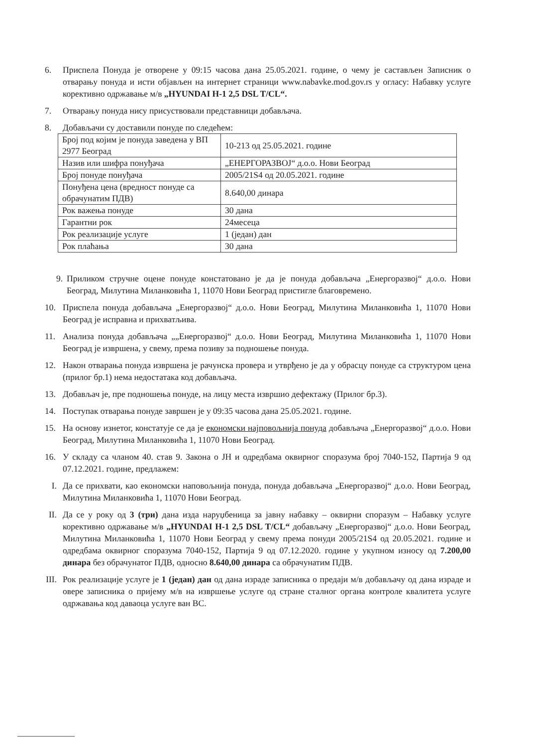6. Приспела Понуда је отворене у 09:15 часова дана 25.05.2021. године, о чему је састављен Записник о отварању понуда и исти објављен на интернет страници www.nabavke.mod.gov.rs у огласу: Набавку услуге корективно одржавање м/в „HYUNDAI H-1 2,5 DSL T/CL“.
7. Отварању понуда нису присуствовали представници добављача.
8. Добављачи су доставили понуде по следећем:
| Број под којим је понуда заведена у ВП 2977 Београд | 10-213 од 25.05.2021. године |
| Назив или шифра понуђача | „ЕНЕРГОРАЗВОЈ“ д.о.о. Нови Београд |
| Број понуде понуђача | 2005/21S4 од 20.05.2021. године |
| Понуђена цена (вредност понуде са обрачунатим ПДВ) | 8.640,00 динара |
| Рок важења понуде | 30 дана |
| Гарантни рок | 24месеца |
| Рок реализације услуге | 1 (један) дан |
| Рок плаћања | 30 дана |
9. Приликом стручне оцене понуде констатовано је да је понуда добављача „Енергоразвој“ д.о.о. Нови Београд, Милутина Миланковића 1, 11070 Нови Београд пристигле благовремено.
10. Приспела понуда добављача „Енергоразвој“ д.о.о. Нови Београд, Милутина Миланковића 1, 11070 Нови Београд је исправна и прихватљива.
11. Анализа понуда добављача „„Енергоразвој“ д.о.о. Нови Београд, Милутина Миланковића 1, 11070 Нови Београд је извршена, у свему, према позиву за подношење понуда.
12. Након отварања понуда извршена је рачунска провера и утврђено је да у обрасцу понуде са структуром цена (прилог бр.1) нема недостатака код добављача.
13. Добављач је, пре подношења понуде, на лицу места извршио дефектажу (Прилог бр.3).
14. Поступак отварања понуде завршен је у 09:35 часова дана 25.05.2021. године.
15. На основу изнетог, констатује се да је економски најповољнија понуда добављача „Енергоразвој“ д.о.о. Нови Београд, Милутина Миланковића 1, 11070 Нови Београд.
16. У складу са чланом 40. став 9. Закона о ЈН и одредбама оквирног споразума број 7040-152, Партија 9 од 07.12.2021. године, предлажем:
I. Да се прихвати, као економски наповољнија понуда, понуда добављача „Енергоразвој“ д.о.о. Нови Београд, Милутина Миланковића 1, 11070 Нови Београд.
II. Да се у року од 3 (три) дана изда наруџбеница за јавну набавку – оквирни споразум – Набавку услуге корективно одржавање м/в „HYUNDAI H-1 2,5 DSL T/CL“ добављачу „Енергоразвој“ д.о.о. Нови Београд, Милутина Миланковића 1, 11070 Нови Београд у свему према понуди 2005/21S4 од 20.05.2021. године и одредбама оквирног споразума 7040-152, Партија 9 од 07.12.2020. године у укупном износу од 7.200,00 динара без обрачунатог ПДВ, односно 8.640,00 динара са обрачунатим ПДВ.
III.
Рок реализације услуге је 1 (један) дан од дана израде записника о предаји м/в добављачу од дана израде и овере записника о пријему м/в на извршење услуге од стране сталног органа контроле квалитета услуге одржавања код даваоца услуге ван ВС.